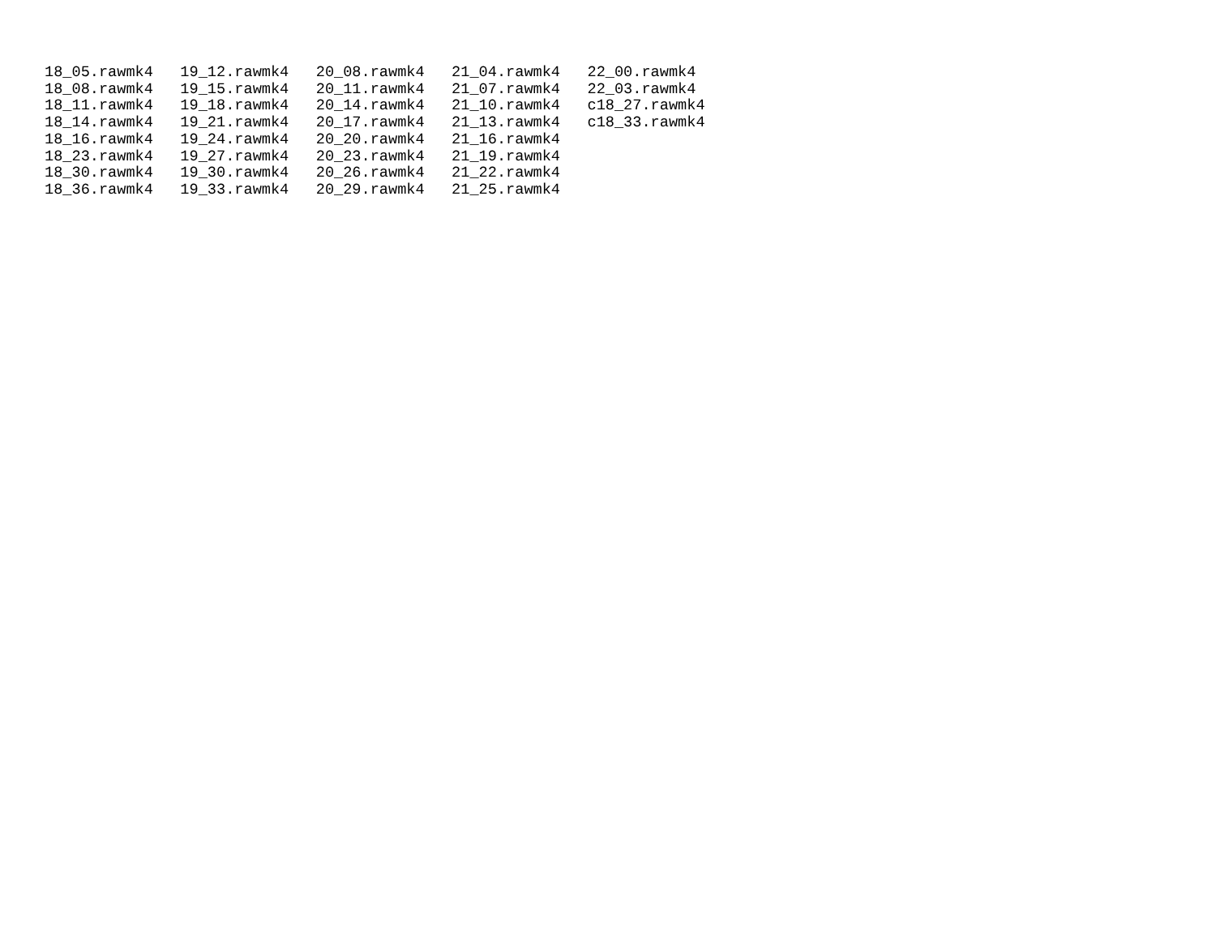18_05.rawmk4   19_12.rawmk4   20_08.rawmk4   21_04.rawmk4   22_00.rawmk4
18_08.rawmk4   19_15.rawmk4   20_11.rawmk4   21_07.rawmk4   22_03.rawmk4
18_11.rawmk4   19_18.rawmk4   20_14.rawmk4   21_10.rawmk4   c18_27.rawmk4
18_14.rawmk4   19_21.rawmk4   20_17.rawmk4   21_13.rawmk4   c18_33.rawmk4
18_16.rawmk4   19_24.rawmk4   20_20.rawmk4   21_16.rawmk4
18_23.rawmk4   19_27.rawmk4   20_23.rawmk4   21_19.rawmk4
18_30.rawmk4   19_30.rawmk4   20_26.rawmk4   21_22.rawmk4
18_36.rawmk4   19_33.rawmk4   20_29.rawmk4   21_25.rawmk4